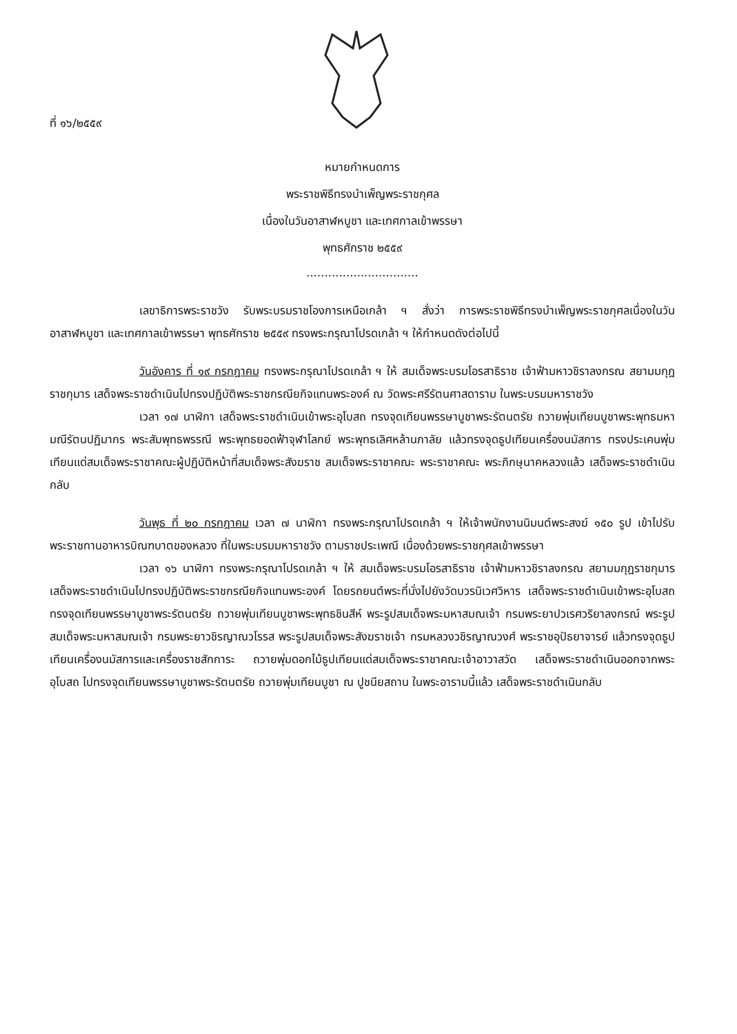ที่ ๑๖/๒๕๕๙
หมายกำหนดการ
พระราชพิธีทรงบำเพ็ญพระราชกุศล
เนื่องในวันอาสาฬหบูชา และเทศกาลเข้าพรรษา
พุทธศักราช ๒๕๕๙
...............................
เลขาธิการพระราชวัง รับพระบรมราชโองการเหนือเกล้า ฯ สั่งว่า การพระราชพิธีทรงบำเพ็ญพระราชกุศลเนื่องในวันอาสาฬหบูชา และเทศกาลเข้าพรรษา พุทธศักราช ๒๕๕๙ ทรงพระกรุณาโปรดเกล้า ฯ ให้กำหนดดังต่อไปนี้
วันอังคาร ที่ ๑๙ กรกฎาคม ทรงพระกรุณาโปรดเกล้า ฯ ให้ สมเด็จพระบรมโอรสาธิราช เจ้าฟ้ามหาวชิราลงกรณ สยามมกุฎราชกุมาร เสด็จพระราชดำเนินไปทรงปฏิบัติพระราชกรณียกิจแทนพระองค์ ณ วัดพระศรีรัตนศาสดาราม ในพระบรมมหาราชวัง
เวลา ๑๗ นาฬิกา เสด็จพระราชดำเนินเข้าพระอุโบสถ ทรงจุดเทียนพรรษาบูชาพระรัตนตรัย ถวายพุ่มเทียนบูชาพระพุทธมหามณีรัตนปฏิมากร พระสัมพุทธพรรณี พระพุทธยอดฟ้าจุฬาโลกย์ พระพุทธเลิศหล้านภาลัย แล้วทรงจุดธูปเทียนเครื่องนมัสการ ทรงประเคนพุ่มเทียนแด่สมเด็จพระราชาคณะผู้ปฏิบัติหน้าที่สมเด็จพระสังฆราช สมเด็จพระราชาคณะ พระราชาคณะ พระภิกษุนาคหลวงแล้ว เสด็จพระราชดำเนินกลับ
วันพุธ ที่ ๒๐ กรกฎาคม เวลา ๗ นาฬิกา ทรงพระกรุณาโปรดเกล้า ฯ ให้เจ้าพนักงานนิมนต์พระสงฆ์ ๑๕๐ รูป เข้าไปรับพระราชทานอาหารบิณฑบาตของหลวง ที่ในพระบรมมหาราชวัง ตามราชประเพณี เนื่องด้วยพระราชกุศลเข้าพรรษา
เวลา ๑๖ นาฬิกา ทรงพระกรุณาโปรดเกล้า ฯ ให้ สมเด็จพระบรมโอรสาธิราช เจ้าฟ้ามหาวชิราลงกรณ สยามมกุฎราชกุมาร เสด็จพระราชดำเนินไปทรงปฏิบัติพระราชกรณียกิจแทนพระองค์ โดยรถยนต์พระที่นั่งไปยังวัดบวรนิเวศวิหาร เสด็จพระราชดำเนินเข้าพระอุโบสถ ทรงจุดเทียนพรรษาบูชาพระรัตนตรัย ถวายพุ่มเทียนบูชาพระพุทธชินสีห์ พระรูปสมเด็จพระมหาสมณเจ้า กรมพระยาปวเรศวริยาลงกรณ์ พระรูปสมเด็จพระมหาสมณเจ้า กรมพระยาวชิรญาณวโรรส พระรูปสมเด็จพระสังฆราชเจ้า กรมหลวงวชิรญาณวงศ์ พระราชอุปัธยาจารย์ แล้วทรงจุดธูปเทียนเครื่องนมัสการและเครื่องราชสักการะ ถวายพุ่มดอกไม้ธูปเทียนแด่สมเด็จพระราชาคณะเจ้าอาวาสวัด เสด็จพระราชดำเนินออกจากพระอุโบสถ ไปทรงจุดเทียนพรรษาบูชาพระรัตนตรัย ถวายพุ่มเทียนบูชา ณ ปูชนียสถาน ในพระอารามนี้แล้ว เสด็จพระราชดำเนินกลับ